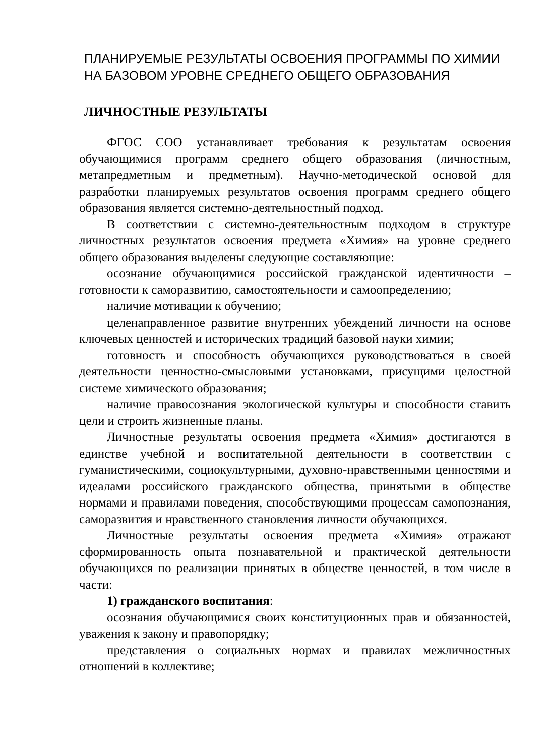ПЛАНИРУЕМЫЕ РЕЗУЛЬТАТЫ ОСВОЕНИЯ ПРОГРАММЫ ПО ХИМИИ НА БАЗОВОМ УРОВНЕ СРЕДНЕГО ОБЩЕГО ОБРАЗОВАНИЯ
ЛИЧНОСТНЫЕ РЕЗУЛЬТАТЫ
ФГОС СОО устанавливает требования к результатам освоения обучающимися программ среднего общего образования (личностным, метапредметным и предметным). Научно-методической основой для разработки планируемых результатов освоения программ среднего общего образования является системно-деятельностный подход.
В соответствии с системно-деятельностным подходом в структуре личностных результатов освоения предмета «Химия» на уровне среднего общего образования выделены следующие составляющие:
осознание обучающимися российской гражданской идентичности – готовности к саморазвитию, самостоятельности и самоопределению;
наличие мотивации к обучению;
целенаправленное развитие внутренних убеждений личности на основе ключевых ценностей и исторических традиций базовой науки химии;
готовность и способность обучающихся руководствоваться в своей деятельности ценностно-смысловыми установками, присущими целостной системе химического образования;
наличие правосознания экологической культуры и способности ставить цели и строить жизненные планы.
Личностные результаты освоения предмета «Химия» достигаются в единстве учебной и воспитательной деятельности в соответствии с гуманистическими, социокультурными, духовно-нравственными ценностями и идеалами российского гражданского общества, принятыми в обществе нормами и правилами поведения, способствующими процессам самопознания, саморазвития и нравственного становления личности обучающихся.
Личностные результаты освоения предмета «Химия» отражают сформированность опыта познавательной и практической деятельности обучающихся по реализации принятых в обществе ценностей, в том числе в части:
1) гражданского воспитания:
осознания обучающимися своих конституционных прав и обязанностей, уважения к закону и правопорядку;
представления о социальных нормах и правилах межличностных отношений в коллективе;